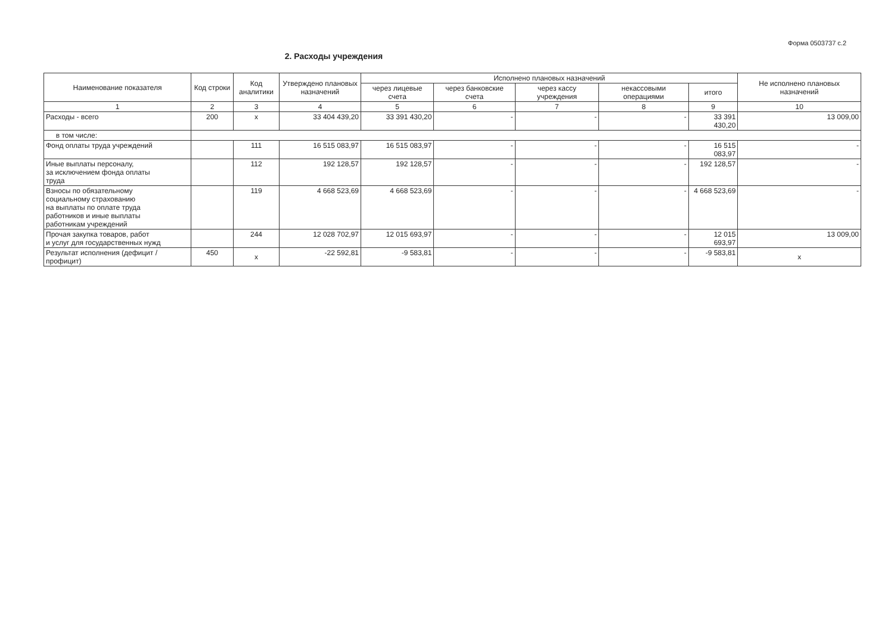Форма 0503737 с.2
2. Расходы учреждения
| Наименование показателя | Код строки | Код аналитики | Утверждено плановых назначений | Исполнено плановых назначений | | | | | Не исполнено плановых назначений |
| --- | --- | --- | --- | --- | --- | --- | --- | --- | --- |
| | | | | через лицевые счета | через банковские счета | через кассу учреждения | некассовыми операциями | итого | |
| 1 | 2 | 3 | 4 | 5 | 6 | 7 | 8 | 9 | 10 |
| Расходы - всего | 200 | x | 33 404 439,20 | 33 391 430,20 | - | - | - | 33 391 430,20 | 13 009,00 |
| в том числе: | | | | | | | | | |
| Фонд оплаты труда учреждений | | 111 | 16 515 083,97 | 16 515 083,97 | - | - | - | 16 515 083,97 | - |
| Иные выплаты персоналу, за исключением фонда оплаты труда | | 112 | 192 128,57 | 192 128,57 | - | - | - | 192 128,57 | - |
| Взносы по обязательному социальному страхованию на выплаты по оплате труда работников и иные выплаты работникам учреждений | | 119 | 4 668 523,69 | 4 668 523,69 | - | - | - | 4 668 523,69 | - |
| Прочая закупка товаров, работ и услуг для государственных нужд | | 244 | 12 028 702,97 | 12 015 693,97 | - | - | - | 12 015 693,97 | 13 009,00 |
| Результат исполнения (дефицит / профицит) | 450 | x | -22 592,81 | -9 583,81 | - | - | - | -9 583,81 | x |